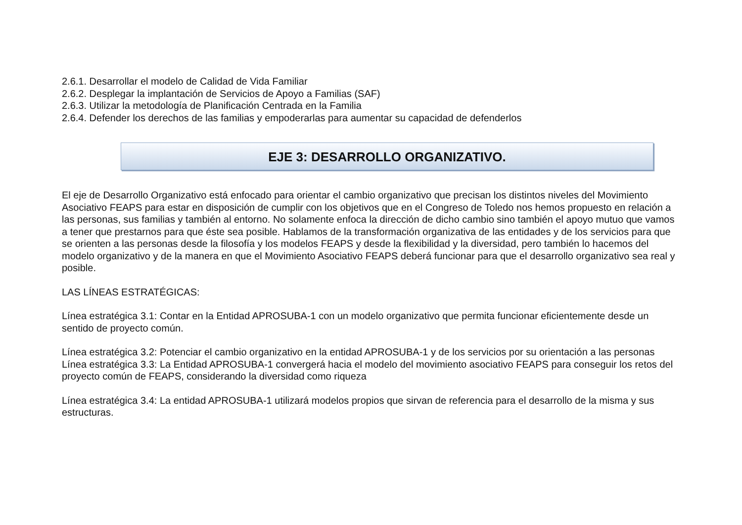2.6.1. Desarrollar el modelo de Calidad de Vida Familiar
2.6.2. Desplegar la implantación de Servicios de Apoyo a Familias (SAF)
2.6.3. Utilizar la metodología de Planificación Centrada en la Familia
2.6.4. Defender los derechos de las familias y empoderarlas para aumentar su capacidad de defenderlos
EJE 3: DESARROLLO ORGANIZATIVO.
El eje de Desarrollo Organizativo está enfocado para orientar el cambio organizativo que precisan los distintos niveles del Movimiento Asociativo FEAPS para estar en disposición de cumplir con los objetivos que en el Congreso de Toledo nos hemos propuesto en relación a las personas, sus familias y también al entorno. No solamente enfoca la dirección de dicho cambio sino también el apoyo mutuo que vamos a tener que prestarnos para que éste sea posible. Hablamos de la transformación organizativa de las entidades y de los servicios para que se orienten a las personas desde la filosofía y los modelos FEAPS y desde la flexibilidad y la diversidad, pero también lo hacemos del modelo organizativo y de la manera en que el Movimiento Asociativo FEAPS deberá funcionar para que el desarrollo organizativo sea real y posible.
LAS LÍNEAS ESTRATÉGICAS:
Línea estratégica 3.1: Contar en la Entidad APROSUBA-1 con un modelo organizativo que permita funcionar eficientemente desde un sentido de proyecto común.
Línea estratégica 3.2: Potenciar el cambio organizativo en la entidad APROSUBA-1 y de los servicios por su orientación a las personas
Línea estratégica 3.3: La Entidad APROSUBA-1 convergerá hacia el modelo del movimiento asociativo FEAPS para conseguir los retos del proyecto común de FEAPS, considerando la diversidad como riqueza
Línea estratégica 3.4: La entidad APROSUBA-1 utilizará modelos propios que sirvan de referencia para el desarrollo de la misma y sus estructuras.